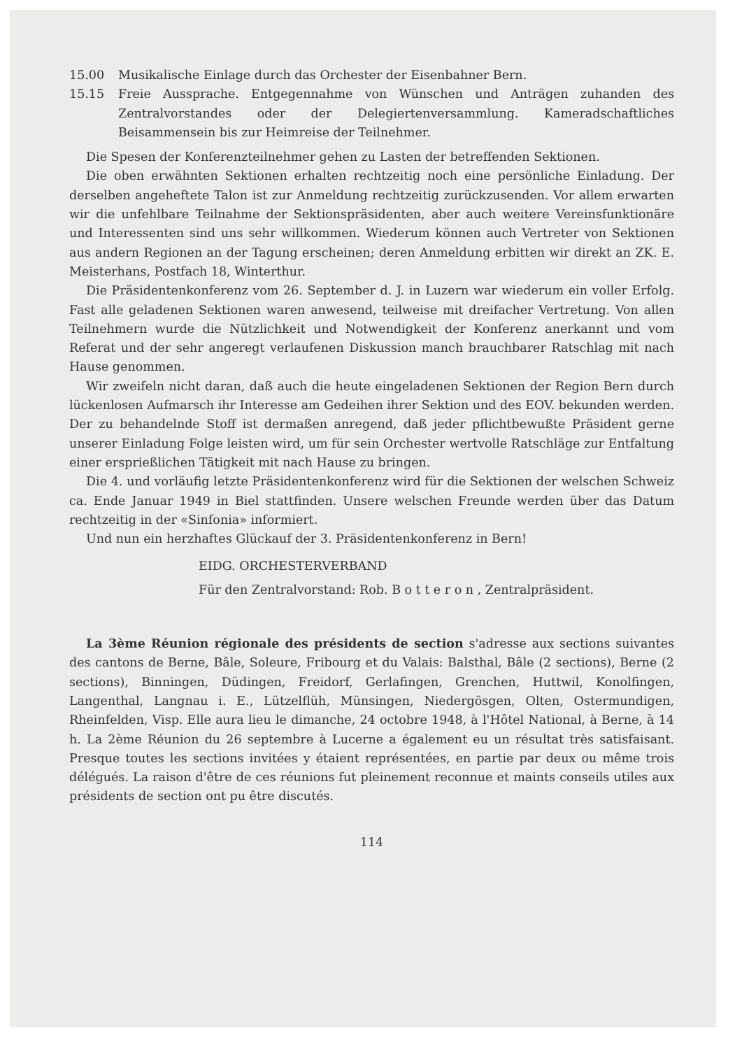15.00 Musikalische Einlage durch das Orchester der Eisenbahner Bern.
15.15 Freie Aussprache. Entgegennahme von Wünschen und Anträgen zuhanden des Zentralvorstandes oder der Delegiertenversammlung. Kameradschaftliches Beisammensein bis zur Heimreise der Teilnehmer.
Die Spesen der Konferenzteilnehmer gehen zu Lasten der betreffenden Sektionen.
Die oben erwähnten Sektionen erhalten rechtzeitig noch eine persönliche Einladung. Der derselben angeheftete Talon ist zur Anmeldung rechtzeitig zurückzusenden. Vor allem erwarten wir die unfehlbare Teilnahme der Sektionspräsidenten, aber auch weitere Vereinsfunktionäre und Interessenten sind uns sehr willkommen. Wiederum können auch Vertreter von Sektionen aus andern Regionen an der Tagung erscheinen; deren Anmeldung erbitten wir direkt an ZK. E. Meisterhans, Postfach 18, Winterthur.
Die Präsidentenkonferenz vom 26. September d. J. in Luzern war wiederum ein voller Erfolg. Fast alle geladenen Sektionen waren anwesend, teilweise mit dreifacher Vertretung. Von allen Teilnehmern wurde die Nützlichkeit und Notwendigkeit der Konferenz anerkannt und vom Referat und der sehr angeregt verlaufenen Diskussion manch brauchbarer Ratschlag mit nach Hause genommen.
Wir zweifeln nicht daran, daß auch die heute eingeladenen Sektionen der Region Bern durch lückenlosen Aufmarsch ihr Interesse am Gedeihen ihrer Sektion und des EOV. bekunden werden. Der zu behandelnde Stoff ist dermaßen anregend, daß jeder pflichtbewußte Präsident gerne unserer Einladung Folge leisten wird, um für sein Orchester wertvolle Ratschläge zur Entfaltung einer ersprießlichen Tätigkeit mit nach Hause zu bringen.
Die 4. und vorläufig letzte Präsidentenkonferenz wird für die Sektionen der welschen Schweiz ca. Ende Januar 1949 in Biel stattfinden. Unsere welschen Freunde werden über das Datum rechtzeitig in der «Sinfonia» informiert.
Und nun ein herzhaftes Glückauf der 3. Präsidentenkonferenz in Bern!
EIDG. ORCHESTERVERBAND
Für den Zentralvorstand: Rob. B o t t e r o n , Zentralpräsident.
La 3ème Réunion régionale des présidents de section s'adresse aux sections suivantes des cantons de Berne, Bâle, Soleure, Fribourg et du Valais: Balsthal, Bâle (2 sections), Berne (2 sections), Binningen, Düdingen, Freidorf, Gerlafingen, Grenchen, Huttwil, Konolfingen, Langenthal, Langnau i. E., Lützelflüh, Münsingen, Niedergösgen, Olten, Ostermundigen, Rheinfelden, Visp. Elle aura lieu le dimanche, 24 octobre 1948, à l'Hôtel National, à Berne, à 14 h. La 2ème Réunion du 26 septembre à Lucerne a également eu un résultat très satisfaisant. Presque toutes les sections invitées y étaient représentées, en partie par deux ou même trois délégués. La raison d'être de ces réunions fut pleinement reconnue et maints conseils utiles aux présidents de section ont pu être discutés.
114